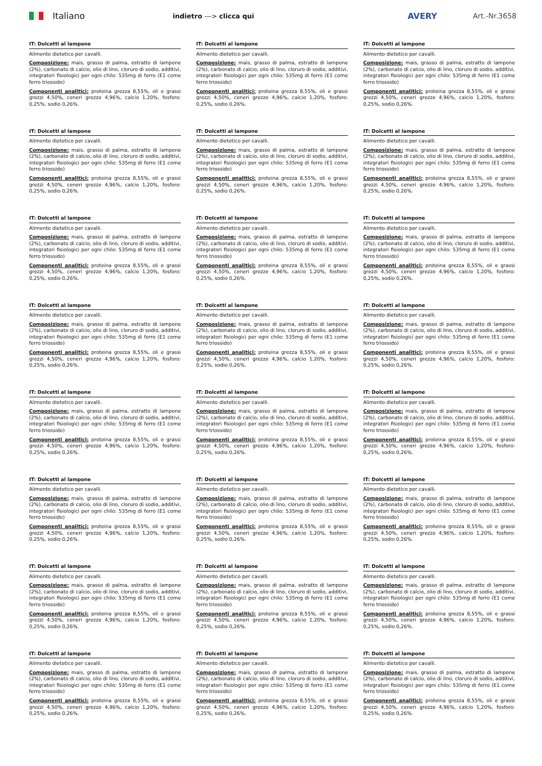Italiano
indietro ---> clicca qui
AVERY Art.-Nr.3658
IT: Dolcetti al lampone
Alimento dietetico per cavalli.
Composizione: mais, grasso di palma, estratto di lampone (2%), carbonato di calcio, olio di lino, cloruro di sodio, additivi, integratori fisiologici per ogni chilo: 535mg di ferro (E1 come ferro triossido)
Componenti analitici: proteina grezza 8,55%, oli e grassi grezzi 4,50%, ceneri grezze 4,96%, calcio 1,20%, fosforo: 0,25%, sodio 0,26%.
IT: Dolcetti al lampone
Alimento dietetico per cavalli.
Composizione: mais, grasso di palma, estratto di lampone (2%), carbonato di calcio, olio di lino, cloruro di sodio, additivi, integratori fisiologici per ogni chilo: 535mg di ferro (E1 come ferro triossido)
Componenti analitici: proteina grezza 8,55%, oli e grassi grezzi 4,50%, ceneri grezze 4,96%, calcio 1,20%, fosforo: 0,25%, sodio 0,26%.
IT: Dolcetti al lampone
Alimento dietetico per cavalli.
Composizione: mais, grasso di palma, estratto di lampone (2%), carbonato di calcio, olio di lino, cloruro di sodio, additivi, integratori fisiologici per ogni chilo: 535mg di ferro (E1 come ferro triossido)
Componenti analitici: proteina grezza 8,55%, oli e grassi grezzi 4,50%, ceneri grezze 4,96%, calcio 1,20%, fosforo: 0,25%, sodio 0,26%.
IT: Dolcetti al lampone
Alimento dietetico per cavalli.
Composizione: mais, grasso di palma, estratto di lampone (2%), carbonato di calcio, olio di lino, cloruro di sodio, additivi, integratori fisiologici per ogni chilo: 535mg di ferro (E1 come ferro triossido)
Componenti analitici: proteina grezza 8,55%, oli e grassi grezzi 4,50%, ceneri grezze 4,96%, calcio 1,20%, fosforo: 0,25%, sodio 0,26%.
IT: Dolcetti al lampone
Alimento dietetico per cavalli.
Composizione: mais, grasso di palma, estratto di lampone (2%), carbonato di calcio, olio di lino, cloruro di sodio, additivi, integratori fisiologici per ogni chilo: 535mg di ferro (E1 come ferro triossido)
Componenti analitici: proteina grezza 8,55%, oli e grassi grezzi 4,50%, ceneri grezze 4,96%, calcio 1,20%, fosforo: 0,25%, sodio 0,26%.
IT: Dolcetti al lampone
Alimento dietetico per cavalli.
Composizione: mais, grasso di palma, estratto di lampone (2%), carbonato di calcio, olio di lino, cloruro di sodio, additivi, integratori fisiologici per ogni chilo: 535mg di ferro (E1 come ferro triossido)
Componenti analitici: proteina grezza 8,55%, oli e grassi grezzi 4,50%, ceneri grezze 4,96%, calcio 1,20%, fosforo: 0,25%, sodio 0,26%.
IT: Dolcetti al lampone
Alimento dietetico per cavalli.
Composizione: mais, grasso di palma, estratto di lampone (2%), carbonato di calcio, olio di lino, cloruro di sodio, additivi, integratori fisiologici per ogni chilo: 535mg di ferro (E1 come ferro triossido)
Componenti analitici: proteina grezza 8,55%, oli e grassi grezzi 4,50%, ceneri grezze 4,96%, calcio 1,20%, fosforo: 0,25%, sodio 0,26%.
IT: Dolcetti al lampone
Alimento dietetico per cavalli.
Composizione: mais, grasso di palma, estratto di lampone (2%), carbonato di calcio, olio di lino, cloruro di sodio, additivi, integratori fisiologici per ogni chilo: 535mg di ferro (E1 come ferro triossido)
Componenti analitici: proteina grezza 8,55%, oli e grassi grezzi 4,50%, ceneri grezze 4,96%, calcio 1,20%, fosforo: 0,25%, sodio 0,26%.
IT: Dolcetti al lampone
Alimento dietetico per cavalli.
Composizione: mais, grasso di palma, estratto di lampone (2%), carbonato di calcio, olio di lino, cloruro di sodio, additivi, integratori fisiologici per ogni chilo: 535mg di ferro (E1 come ferro triossido)
Componenti analitici: proteina grezza 8,55%, oli e grassi grezzi 4,50%, ceneri grezze 4,96%, calcio 1,20%, fosforo: 0,25%, sodio 0,26%.
IT: Dolcetti al lampone
Alimento dietetico per cavalli.
Composizione: mais, grasso di palma, estratto di lampone (2%), carbonato di calcio, olio di lino, cloruro di sodio, additivi, integratori fisiologici per ogni chilo: 535mg di ferro (E1 come ferro triossido)
Componenti analitici: proteina grezza 8,55%, oli e grassi grezzi 4,50%, ceneri grezze 4,96%, calcio 1,20%, fosforo: 0,25%, sodio 0,26%.
IT: Dolcetti al lampone
Alimento dietetico per cavalli.
Composizione: mais, grasso di palma, estratto di lampone (2%), carbonato di calcio, olio di lino, cloruro di sodio, additivi, integratori fisiologici per ogni chilo: 535mg di ferro (E1 come ferro triossido)
Componenti analitici: proteina grezza 8,55%, oli e grassi grezzi 4,50%, ceneri grezze 4,96%, calcio 1,20%, fosforo: 0,25%, sodio 0,26%.
IT: Dolcetti al lampone
Alimento dietetico per cavalli.
Composizione: mais, grasso di palma, estratto di lampone (2%), carbonato di calcio, olio di lino, cloruro di sodio, additivi, integratori fisiologici per ogni chilo: 535mg di ferro (E1 come ferro triossido)
Componenti analitici: proteina grezza 8,55%, oli e grassi grezzi 4,50%, ceneri grezze 4,96%, calcio 1,20%, fosforo: 0,25%, sodio 0,26%.
IT: Dolcetti al lampone
Alimento dietetico per cavalli.
Composizione: mais, grasso di palma, estratto di lampone (2%), carbonato di calcio, olio di lino, cloruro di sodio, additivi, integratori fisiologici per ogni chilo: 535mg di ferro (E1 come ferro triossido)
Componenti analitici: proteina grezza 8,55%, oli e grassi grezzi 4,50%, ceneri grezze 4,96%, calcio 1,20%, fosforo: 0,25%, sodio 0,26%.
IT: Dolcetti al lampone
Alimento dietetico per cavalli.
Composizione: mais, grasso di palma, estratto di lampone (2%), carbonato di calcio, olio di lino, cloruro di sodio, additivi, integratori fisiologici per ogni chilo: 535mg di ferro (E1 come ferro triossido)
Componenti analitici: proteina grezza 8,55%, oli e grassi grezzi 4,50%, ceneri grezze 4,96%, calcio 1,20%, fosforo: 0,25%, sodio 0,26%.
IT: Dolcetti al lampone
Alimento dietetico per cavalli.
Composizione: mais, grasso di palma, estratto di lampone (2%), carbonato di calcio, olio di lino, cloruro di sodio, additivi, integratori fisiologici per ogni chilo: 535mg di ferro (E1 come ferro triossido)
Componenti analitici: proteina grezza 8,55%, oli e grassi grezzi 4,50%, ceneri grezze 4,96%, calcio 1,20%, fosforo: 0,25%, sodio 0,26%.
IT: Dolcetti al lampone
Alimento dietetico per cavalli.
Composizione: mais, grasso di palma, estratto di lampone (2%), carbonato di calcio, olio di lino, cloruro di sodio, additivi, integratori fisiologici per ogni chilo: 535mg di ferro (E1 come ferro triossido)
Componenti analitici: proteina grezza 8,55%, oli e grassi grezzi 4,50%, ceneri grezze 4,96%, calcio 1,20%, fosforo: 0,25%, sodio 0,26%.
IT: Dolcetti al lampone
Alimento dietetico per cavalli.
Composizione: mais, grasso di palma, estratto di lampone (2%), carbonato di calcio, olio di lino, cloruro di sodio, additivi, integratori fisiologici per ogni chilo: 535mg di ferro (E1 come ferro triossido)
Componenti analitici: proteina grezza 8,55%, oli e grassi grezzi 4,50%, ceneri grezze 4,96%, calcio 1,20%, fosforo: 0,25%, sodio 0,26%.
IT: Dolcetti al lampone
Alimento dietetico per cavalli.
Composizione: mais, grasso di palma, estratto di lampone (2%), carbonato di calcio, olio di lino, cloruro di sodio, additivi, integratori fisiologici per ogni chilo: 535mg di ferro (E1 come ferro triossido)
Componenti analitici: proteina grezza 8,55%, oli e grassi grezzi 4,50%, ceneri grezze 4,96%, calcio 1,20%, fosforo: 0,25%, sodio 0,26%.
IT: Dolcetti al lampone
Alimento dietetico per cavalli.
Composizione: mais, grasso di palma, estratto di lampone (2%), carbonato di calcio, olio di lino, cloruro di sodio, additivi, integratori fisiologici per ogni chilo: 535mg di ferro (E1 come ferro triossido)
Componenti analitici: proteina grezza 8,55%, oli e grassi grezzi 4,50%, ceneri grezze 4,96%, calcio 1,20%, fosforo: 0,25%, sodio 0,26%.
IT: Dolcetti al lampone
Alimento dietetico per cavalli.
Composizione: mais, grasso di palma, estratto di lampone (2%), carbonato di calcio, olio di lino, cloruro di sodio, additivi, integratori fisiologici per ogni chilo: 535mg di ferro (E1 come ferro triossido)
Componenti analitici: proteina grezza 8,55%, oli e grassi grezzi 4,50%, ceneri grezze 4,96%, calcio 1,20%, fosforo: 0,25%, sodio 0,26%.
IT: Dolcetti al lampone
Alimento dietetico per cavalli.
Composizione: mais, grasso di palma, estratto di lampone (2%), carbonato di calcio, olio di lino, cloruro di sodio, additivi, integratori fisiologici per ogni chilo: 535mg di ferro (E1 come ferro triossido)
Componenti analitici: proteina grezza 8,55%, oli e grassi grezzi 4,50%, ceneri grezze 4,96%, calcio 1,20%, fosforo: 0,25%, sodio 0,26%.
IT: Dolcetti al lampone
Alimento dietetico per cavalli.
Composizione: mais, grasso di palma, estratto di lampone (2%), carbonato di calcio, olio di lino, cloruro di sodio, additivi, integratori fisiologici per ogni chilo: 535mg di ferro (E1 come ferro triossido)
Componenti analitici: proteina grezza 8,55%, oli e grassi grezzi 4,50%, ceneri grezze 4,96%, calcio 1,20%, fosforo: 0,25%, sodio 0,26%.
IT: Dolcetti al lampone
Alimento dietetico per cavalli.
Composizione: mais, grasso di palma, estratto di lampone (2%), carbonato di calcio, olio di lino, cloruro di sodio, additivi, integratori fisiologici per ogni chilo: 535mg di ferro (E1 come ferro triossido)
Componenti analitici: proteina grezza 8,55%, oli e grassi grezzi 4,50%, ceneri grezze 4,96%, calcio 1,20%, fosforo: 0,25%, sodio 0,26%.
IT: Dolcetti al lampone
Alimento dietetico per cavalli.
Composizione: mais, grasso di palma, estratto di lampone (2%), carbonato di calcio, olio di lino, cloruro di sodio, additivi, integratori fisiologici per ogni chilo: 535mg di ferro (E1 come ferro triossido)
Componenti analitici: proteina grezza 8,55%, oli e grassi grezzi 4,50%, ceneri grezze 4,96%, calcio 1,20%, fosforo: 0,25%, sodio 0,26%.